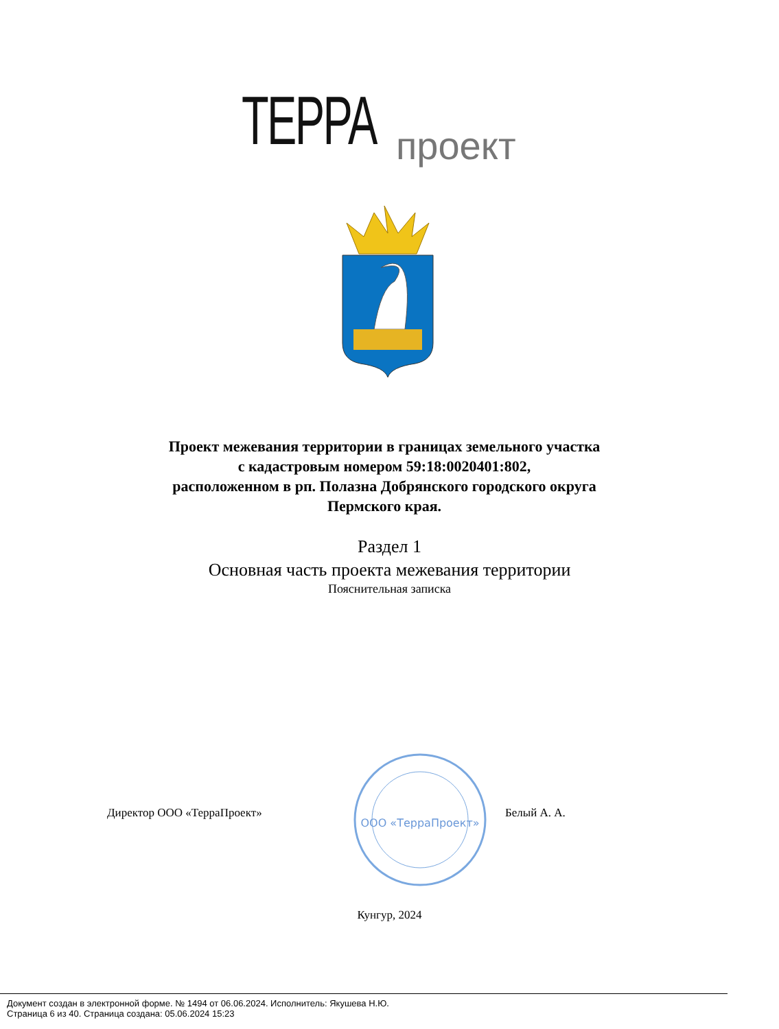ТЕРРА проект
Проект межевания территории в границах земельного участка
с кадастровым номером 59:18:0020401:802,
расположенном в рп. Полазна Добрянского городского округа
Пермского края.
Раздел 1
Основная часть проекта межевания территории
Пояснительная записка
Директор ООО «ТерраПроект»
ООО «ТерраПроект»
Белый А. А.
Кунгур, 2024
Документ создан в электронной форме. № 1494 от 06.06.2024. Исполнитель: Якушева Н.Ю.
Страница 6 из 40. Страница создана: 05.06.2024 15:23